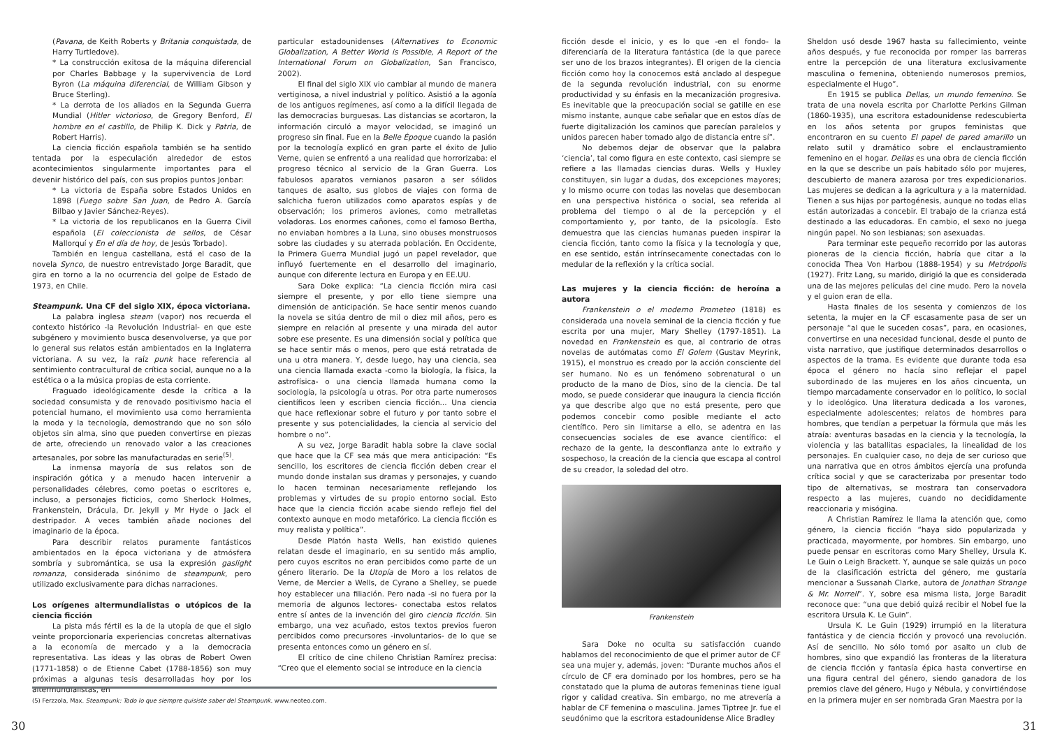(Pavana, de Keith Roberts y Britania conquistada, de Harry Turtledove).
* La construcción exitosa de la máquina diferencial por Charles Babbage y la supervivencia de Lord Byron (La máquina diferencial, de William Gibson y Bruce Sterling).
* La derrota de los aliados en la Segunda Guerra Mundial (Hitler victorioso, de Gregory Benford, El hombre en el castillo, de Philip K. Dick y Patria, de Robert Harris).
La ciencia ficción española también se ha sentido tentada por la especulación alrededor de estos acontecimientos singularmente importantes para el devenir histórico del país, con sus propios puntos Jonbar:
* La victoria de España sobre Estados Unidos en 1898 (Fuego sobre San Juan, de Pedro A. García Bilbao y Javier Sánchez-Reyes).
* La victoria de los republicanos en la Guerra Civil española (El coleccionista de sellos, de César Mallorquí y En el día de hoy, de Jesús Torbado).
También en lengua castellana, está el caso de la novela Synco, de nuestro entrevistado Jorge Baradit, que gira en torno a la no ocurrencia del golpe de Estado de 1973, en Chile.
Steampunk. Una CF del siglo XIX, época victoriana.
La palabra inglesa steam (vapor) nos recuerda el contexto histórico -la Revolución Industrial- en que este subgénero y movimiento busca desenvolverse, ya que por lo general sus relatos están ambientados en la Inglaterra victoriana. A su vez, la raíz punk hace referencia al sentimiento contracultural de crítica social, aunque no a la estética o a la música propias de esta corriente.
Fraguado ideológicamente desde la crítica a la sociedad consumista y de renovado positivismo hacia el potencial humano, el movimiento usa como herramienta la moda y la tecnología, demostrando que no son sólo objetos sin alma, sino que pueden convertirse en piezas de arte, ofreciendo un renovado valor a las creaciones artesanales, por sobre las manufacturadas en serie<sup>(5)</sup>.
La inmensa mayoría de sus relatos son de inspiración gótica y a menudo hacen intervenir a personalidades célebres, como poetas o escritores e, incluso, a personajes ficticios, como Sherlock Holmes, Frankenstein, Drácula, Dr. Jekyll y Mr Hyde o Jack el destripador. A veces también añade nociones del imaginario de la época.
Para describir relatos puramente fantásticos ambientados en la época victoriana y de atmósfera sombría y subromántica, se usa la expresión gaslight romanza, considerada sinónimo de steampunk, pero utilizado exclusivamente para dichas narraciones.
Los orígenes altermundialistas o utópicos de la ciencia ficción
La pista más fértil es la de la utopía de que el siglo veinte proporcionaría experiencias concretas alternativas a la economía de mercado y a la democracia representativa. Las ideas y las obras de Robert Owen (1771-1858) o de Etienne Cabet (1788-1856) son muy próximas a algunas tesis desarrolladas hoy por los altermundialistas, en
particular estadounidenses (Alternatives to Economic Globalization, A Better World is Possible, A Report of the International Forum on Globalization, San Francisco, 2002).
El final del siglo XIX vio cambiar al mundo de manera vertiginosa, a nivel industrial y político. Asistió a la agonía de los antiguos regímenes, así como a la difícil llegada de las democracias burguesas. Las distancias se acortaron, la información circuló a mayor velocidad, se imaginó un progreso sin final. Fue en la Belle Époque cuando la pasión por la tecnología explicó en gran parte el éxito de Julio Verne, quien se enfrentó a una realidad que horrorizaba: el progreso técnico al servicio de la Gran Guerra. Los fabulosos aparatos vernianos pasaron a ser sólidos tanques de asalto, sus globos de viajes con forma de salchicha fueron utilizados como aparatos espías y de observación; los primeros aviones, como metralletas voladoras. Los enormes cañones, como el famoso Bertha, no enviaban hombres a la Luna, sino obuses monstruosos sobre las ciudades y su aterrada población. En Occidente, la Primera Guerra Mundial jugó un papel revelador, que influyó fuertemente en el desarrollo del imaginario, aunque con diferente lectura en Europa y en EE.UU.
Sara Doke explica: “La ciencia ficción mira casi siempre el presente, y por ello tiene siempre una dimensión de anticipación. Se hace sentir menos cuando la novela se sitúa dentro de mil o diez mil años, pero es siempre en relación al presente y una mirada del autor sobre ese presente. Es una dimensión social y política que se hace sentir más o menos, pero que está retratada de una u otra manera. Y, desde luego, hay una ciencia, sea una ciencia llamada exacta -como la biología, la física, la astrofísica- o una ciencia llamada humana como la sociología, la psicología u otras. Por otra parte numerosos científicos leen y escriben ciencia ficción... Una ciencia que hace reflexionar sobre el futuro y por tanto sobre el presente y sus potencialidades, la ciencia al servicio del hombre o no”.
A su vez, Jorge Baradit habla sobre la clave social que hace que la CF sea más que mera anticipación: “Es sencillo, los escritores de ciencia ficción deben crear el mundo donde instalan sus dramas y personajes, y cuando lo hacen terminan necesariamente reflejando los problemas y virtudes de su propio entorno social. Esto hace que la ciencia ficción acabe siendo reflejo fiel del contexto aunque en modo metafórico. La ciencia ficción es muy realista y política”.
Desde Platón hasta Wells, han existido quienes relatan desde el imaginario, en su sentido más amplio, pero cuyos escritos no eran percibidos como parte de un género literario. De la Utopía de Moro a los relatos de Verne, de Mercier a Wells, de Cyrano a Shelley, se puede hoy establecer una filiación. Pero nada -si no fuera por la memoria de algunos lectores- conectaba estos relatos entre sí antes de la invención del giro ciencia ficción. Sin embargo, una vez acuñado, estos textos previos fueron percibidos como precursores -involuntarios- de lo que se presenta entonces como un género en sí.
El crítico de cine chileno Christian Ramírez precisa: “Creo que el elemento social se introduce en la ciencia
(5) Ferzzola, Max. Steampunk: Todo lo que siempre quisiste saber del Steampunk. www.neoteo.com.
30
ficción desde el inicio, y es lo que -en el fondo- la diferenciaría de la literatura fantástica (de la que parece ser uno de los brazos integrantes). El origen de la ciencia ficción como hoy la conocemos está anclado al despegue de la segunda revolución industrial, con su enorme productividad y su énfasis en la mecanización progresiva. Es inevitable que la preocupación social se gatille en ese mismo instante, aunque cabe señalar que en estos días de fuerte digitalización los caminos que parecían paralelos y unidos parecen haber tomado algo de distancia entre sí”.
No debemos dejar de observar que la palabra ‘ciencia’, tal como figura en este contexto, casi siempre se refiere a las llamadas ciencias duras. Wells y Huxley constituyen, sin lugar a dudas, dos excepciones mayores; y lo mismo ocurre con todas las novelas que desembocan en una perspectiva histórica o social, sea referida al problema del tiempo o al de la percepción y el comportamiento y, por tanto, de la psicología. Esto demuestra que las ciencias humanas pueden inspirar la ciencia ficción, tanto como la física y la tecnología y que, en ese sentido, están intrínsecamente conectadas con lo medular de la reflexión y la crítica social.
Las mujeres y la ciencia ficción: de heroína a autora
Frankenstein o el moderno Prometeo (1818) es considerada una novela seminal de la ciencia ficción y fue escrita por una mujer, Mary Shelley (1797-1851). La novedad en Frankenstein es que, al contrario de otras novelas de autómatas como El Golem (Gustav Meyrink, 1915), el monstruo es creado por la acción consciente del ser humano. No es un fenómeno sobrenatural o un producto de la mano de Dios, sino de la ciencia. De tal modo, se puede considerar que inaugura la ciencia ficción ya que describe algo que no está presente, pero que podemos concebir como posible mediante el acto científico. Pero sin limitarse a ello, se adentra en las consecuencias sociales de ese avance científico: el rechazo de la gente, la desconfianza ante lo extraño y sospechoso, la creación de la ciencia que escapa al control de su creador, la soledad del otro.
Frankenstein
Sara Doke no oculta su satisfacción cuando hablamos del reconocimiento de que el primer autor de CF sea una mujer y, además, joven: “Durante muchos años el círculo de CF era dominado por los hombres, pero se ha constatado que la pluma de autoras femeninas tiene igual rigor y calidad creativa. Sin embargo, no me atrevería a hablar de CF femenina o masculina. James Tiptree Jr. fue el seudónimo que la escritora estadounidense Alice Bradley
Sheldon usó desde 1967 hasta su fallecimiento, veinte años después, y fue reconocida por romper las barreras entre la percepción de una literatura exclusivamente masculina o femenina, obteniendo numerosos premios, especialmente el Hugo”.
En 1915 se publica Dellas, un mundo femenino. Se trata de una novela escrita por Charlotte Perkins Gilman (1860-1935), una escritora estadounidense redescubierta en los años setenta por grupos feministas que encontraron en su cuento El papel de pared amarillo un relato sutil y dramático sobre el enclaustramiento femenino en el hogar. Dellas es una obra de ciencia ficción en la que se describe un país habitado sólo por mujeres, descubierto de manera azarosa por tres expedicionarios. Las mujeres se dedican a la agricultura y a la maternidad. Tienen a sus hijas por partogénesis, aunque no todas ellas están autorizadas a concebir. El trabajo de la crianza está destinado a las educadoras. En cambio, el sexo no juega ningún papel. No son lesbianas; son asexuadas.
Para terminar este pequeño recorrido por las autoras pioneras de la ciencia ficción, habría que citar a la conocida Thea Von Harbou (1888-1954) y su Metrópolis (1927). Fritz Lang, su marido, dirigió la que es considerada una de las mejores películas del cine mudo. Pero la novela y el guion eran de ella.
Hasta finales de los sesenta y comienzos de los setenta, la mujer en la CF escasamente pasa de ser un personaje “al que le suceden cosas”, para, en ocasiones, convertirse en una necesidad funcional, desde el punto de vista narrativo, que justifique determinados desarrollos o aspectos de la trama. Es evidente que durante toda esa época el género no hacía sino reflejar el papel subordinado de las mujeres en los años cincuenta, un tiempo marcadamente conservador en lo político, lo social y lo ideológico. Una literatura dedicada a los varones, especialmente adolescentes; relatos de hombres para hombres, que tendían a perpetuar la fórmula que más les atraía: aventuras basadas en la ciencia y la tecnología, la violencia y las batallitas espaciales, la linealidad de los personajes. En cualquier caso, no deja de ser curioso que una narrativa que en otros ámbitos ejercía una profunda crítica social y que se caracterizaba por presentar todo tipo de alternativas, se mostrara tan conservadora respecto a las mujeres, cuando no decididamente reaccionaria y misógina.
A Christian Ramírez le llama la atención que, como género, la ciencia ficción “haya sido popularizada y practicada, mayormente, por hombres. Sin embargo, uno puede pensar en escritoras como Mary Shelley, Ursula K. Le Guin o Leigh Brackett. Y, aunque se sale quizás un poco de la clasificación estricta del género, me gustaría mencionar a Sussanah Clarke, autora de Jonathan Strange & Mr. Norrell”. Y, sobre esa misma lista, Jorge Baradit reconoce que: “una que debió quizá recibir el Nobel fue la escritora Ursula K. Le Guin”.
Ursula K. Le Guin (1929) irrumpió en la literatura fantástica y de ciencia ficción y provocó una revolución. Así de sencillo. No sólo tomó por asalto un club de hombres, sino que expandió las fronteras de la literatura de ciencia ficción y fantasía épica hasta convertirse en una figura central del género, siendo ganadora de los premios clave del género, Hugo y Nébula, y convirtiéndose en la primera mujer en ser nombrada Gran Maestra por la
31